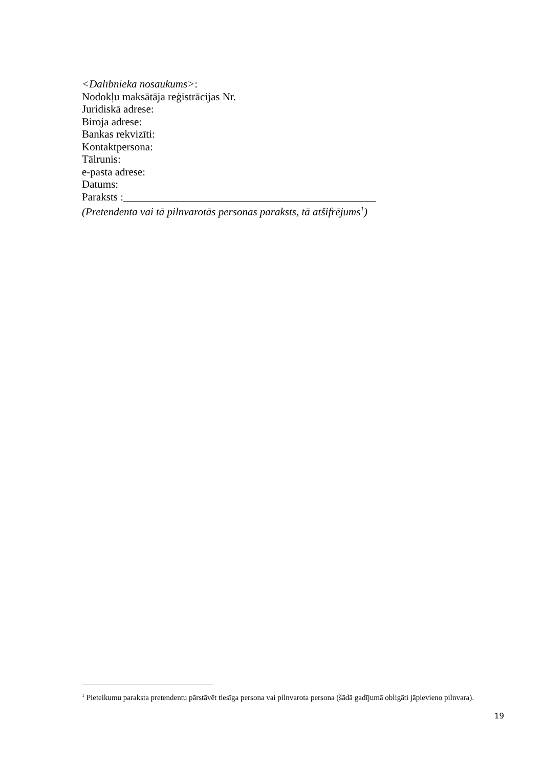<Dalībnieka nosaukums>:
Nodokļu maksātāja reģistrācijas Nr.
Juridiskā adrese:
Biroja adrese:
Bankas rekvizīti:
Kontaktpersona:
Tālrunis:
e-pasta adrese:
Datums:
Paraksts :_______________________________________________
(Pretendenta vai tā pilnvarotās personas paraksts, tā atšifrējums<sup>1</sup>)
<sup>1</sup> Pieteikumu paraksta pretendentu pārstāvēt tiesīga persona vai pilnvarota persona (šādā gadījumā obligāti jāpievieno pilnvara).
19